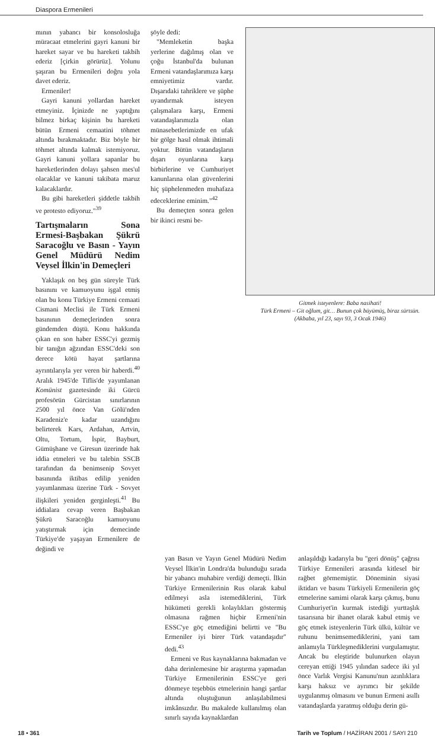Diaspora Ermenileri
mının yabancı bir konsolosluğa müracaat etmelerini gayri kanuni bir hareket sayar ve bu hareketi takbih ederiz [çirkin görürüz]. Yolunu şaşıran bu Ermenileri doğru yola davet ederiz.
Ermeniler!
Gayri kanuni yollardan hareket etmeyiniz. İçinizde ne yaptığını bilmez birkaç kişinin bu hareketi bütün Ermeni cemaatini töhmet altında bırakmaktadır. Biz böyle bir töhmet altında kalmak istemiyoruz. Gayri kanuni yollara sapanlar bu hareketlerinden dolayı şahsen mes'ul olacaklar ve kanuni takibata maruz kalacaklardır.
Bu gibi hareketleri şiddetle takbih ve protesto ediyoruz."<sup>39</sup>
Tartışmaların Sona Ermesi-Başbakan Şükrü Saracoğlu ve Basın - Yayın Genel Müdürü Nedim Veysel İlkin'in Demeçleri
Yaklaşık on beş gün süreyle Türk basınını ve kamuoyunu işgal etmiş olan bu konu Türkiye Ermeni cemaati Cismani Meclisi ile Türk Ermeni basınının demeçlerinden sonra gündemden düştü. Konu hakkında çıkan en son haber ESSC'yi gezmiş bir tanığın ağzından ESSC'deki son derece kötü hayat şartlarına ayrıntılarıyla yer veren bir haberdi.<sup>40</sup> Aralık 1945'de Tiflis'de yayımlanan Komünist gazetesinde iki Gürcü profesörün Gürcistan sınırlarının 2500 yıl önce Van Gölü'nden Karadeniz'e kadar uzandığını belirterek Kars, Ardahan, Artvin, Oltu, Tortum, İspir, Bayburt, Gümüşhane ve Giresun üzerinde hak iddia etmeleri ve bu talebin SSCB tarafından da benimsenip Sovyet basınında iktibas edilip yeniden yayımlanması üzerine Türk - Sovyet ilişkileri yeniden gerginleşti.<sup>41</sup> Bu iddialara cevap veren Başbakan Şükrü Saracoğlu kamuoyunu yatıştırmak için demecinde Türkiye'de yaşayan Ermenilere de değindi ve
şöyle dedi:
"Memleketin başka yerlerine dağılmış olan ve çoğu İstanbul'da bulunan Ermeni vatandaşlarımıza karşı emniyetimiz vardır. Dışarıdaki tahriklere ve şüphe uyandırmak isteyen çalışmalara karşı, Ermeni vatandaşlarımızla olan münasebetlerimizde en ufak bir gölge hasıl olmak ihtimali yoktur. Bütün vatandaşların dışarı oyunlarına karşı birbirlerine ve Cumhuriyet kanunlarına olan güvenlerini hiç şüphelenmeden muhafaza edeceklerine eminim."<sup>42</sup>
Bu demeçten sonra gelen bir ikinci resmi be-
Gitmek isteyenlere: Baba nasihati!
Türk Ermeni – Git oğlum, git… Bunun çok büyümüş, biraz sürtsün.
(Akbaba, yıl 23, sayı 93, 3 Ocak 1946)
yan Basın ve Yayın Genel Müdürü Nedim Veysel İlkin'in Londra'da bulunduğu sırada bir yabancı muhabire verdiği demeçti. İlkin Türkiye Ermenilerinin Rus olarak kabul edilmeyi asla istemediklerini, Türk hükümeti gerekli kolaylıkları göstermiş olmasına rağmen hiçbir Ermeni'nin ESSC'ye göç etmediğini belirtti ve "Bu Ermeniler iyi birer Türk vatandaşıdır" dedi.<sup>43</sup>
Ermeni ve Rus kaynaklarına bakmadan ve daha derinlemesine bir araştırma yapmadan Türkiye Ermenilerinin ESSC'ye geri dönmeye teşebbüs etmelerinin hangi şartlar altında oluştuğunun anlaşılabilmesi imkânsızdır. Bu makalede kullanılmış olan sınırlı sayıda kaynaklardan
anlaşıldığı kadarıyla bu "geri dönüş" çağrısı Türkiye Ermenileri arasında kitlesel bir rağbet görmemiştir. Döneminin siyasi iktidarı ve basını Türkiyeli Ermenilerin göç etmelerine samimi olarak karşı çıkmış, bunu Cumhuriyet'in kurmak istediği yurttaşlık tasarısına bir ihanet olarak kabul etmiş ve göç etmek isteyenlerin Türk ülkü, kültür ve ruhunu benimsemediklerini, yani tam anlamıyla Türkleşmediklerini vurgulamıştır. Ancak bu eleştiride bulunurken olayın cereyan ettiği 1945 yılından sadece iki yıl önce Varlık Vergisi Kanunu'nun azınlıklara karşı haksız ve ayrımcı bir şekilde uygulanmış olmasını ve bunun Ermeni asıllı vatandaşlarda yaratmış olduğu derin gü-
18 • 361 Tarih ve Toplum / HAZİRAN 2001 / SAYI 210